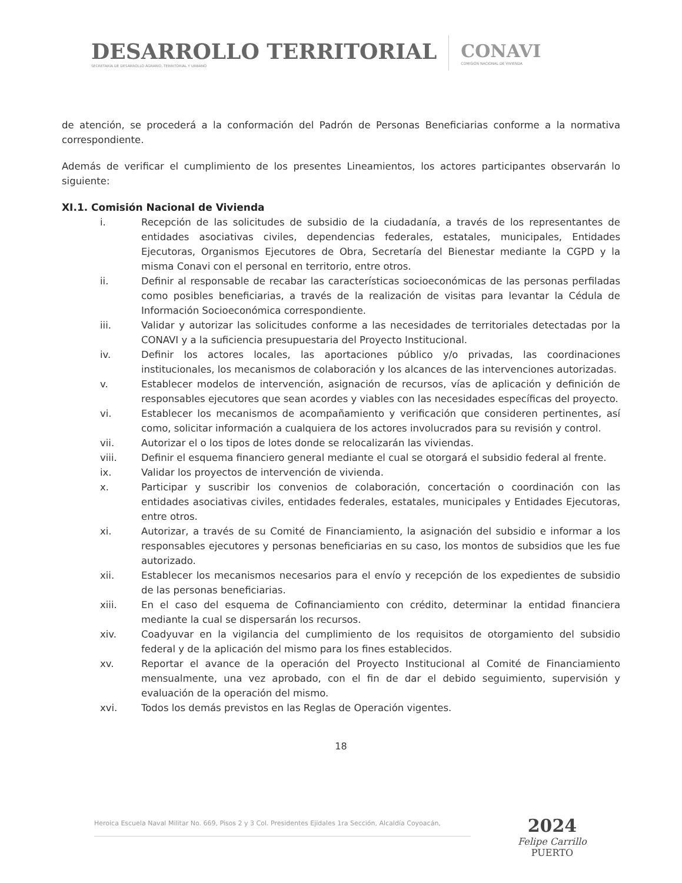DESARROLLO TERRITORIAL
SECRETARÍA DE DESARROLLO AGRARIO, TERRITORIAL Y URBANO
CONAVI
COMISIÓN NACIONAL DE VIVIENDA
de atención, se procederá a la conformación del Padrón de Personas Beneficiarias conforme a la normativa correspondiente.
Además de verificar el cumplimiento de los presentes Lineamientos, los actores participantes observarán lo siguiente:
XI.1. Comisión Nacional de Vivienda
i. Recepción de las solicitudes de subsidio de la ciudadanía, a través de los representantes de entidades asociativas civiles, dependencias federales, estatales, municipales, Entidades Ejecutoras, Organismos Ejecutores de Obra, Secretaría del Bienestar mediante la CGPD y la misma Conavi con el personal en territorio, entre otros.
ii. Definir al responsable de recabar las características socioeconómicas de las personas perfiladas como posibles beneficiarias, a través de la realización de visitas para levantar la Cédula de Información Socioeconómica correspondiente.
iii. Validar y autorizar las solicitudes conforme a las necesidades de territoriales detectadas por la CONAVI y a la suficiencia presupuestaria del Proyecto Institucional.
iv. Definir los actores locales, las aportaciones público y/o privadas, las coordinaciones institucionales, los mecanismos de colaboración y los alcances de las intervenciones autorizadas.
v. Establecer modelos de intervención, asignación de recursos, vías de aplicación y definición de responsables ejecutores que sean acordes y viables con las necesidades específicas del proyecto.
vi. Establecer los mecanismos de acompañamiento y verificación que consideren pertinentes, así como, solicitar información a cualquiera de los actores involucrados para su revisión y control.
vii. Autorizar el o los tipos de lotes donde se relocalizarán las viviendas.
viii. Definir el esquema financiero general mediante el cual se otorgará el subsidio federal al frente.
ix. Validar los proyectos de intervención de vivienda.
x. Participar y suscribir los convenios de colaboración, concertación o coordinación con las entidades asociativas civiles, entidades federales, estatales, municipales y Entidades Ejecutoras, entre otros.
xi. Autorizar, a través de su Comité de Financiamiento, la asignación del subsidio e informar a los responsables ejecutores y personas beneficiarias en su caso, los montos de subsidios que les fue autorizado.
xii. Establecer los mecanismos necesarios para el envío y recepción de los expedientes de subsidio de las personas beneficiarias.
xiii. En el caso del esquema de Cofinanciamiento con crédito, determinar la entidad financiera mediante la cual se dispersarán los recursos.
xiv. Coadyuvar en la vigilancia del cumplimiento de los requisitos de otorgamiento del subsidio federal y de la aplicación del mismo para los fines establecidos.
xv. Reportar el avance de la operación del Proyecto Institucional al Comité de Financiamiento mensualmente, una vez aprobado, con el fin de dar el debido seguimiento, supervisión y evaluación de la operación del mismo.
xvi. Todos los demás previstos en las Reglas de Operación vigentes.
18
Heroica Escuela Naval Militar No. 669, Pisos 2 y 3 Col. Presidentes Ejidales 1ra Sección, Alcaldía Coyoacán,
2024
Felipe Carrillo
PUERTO